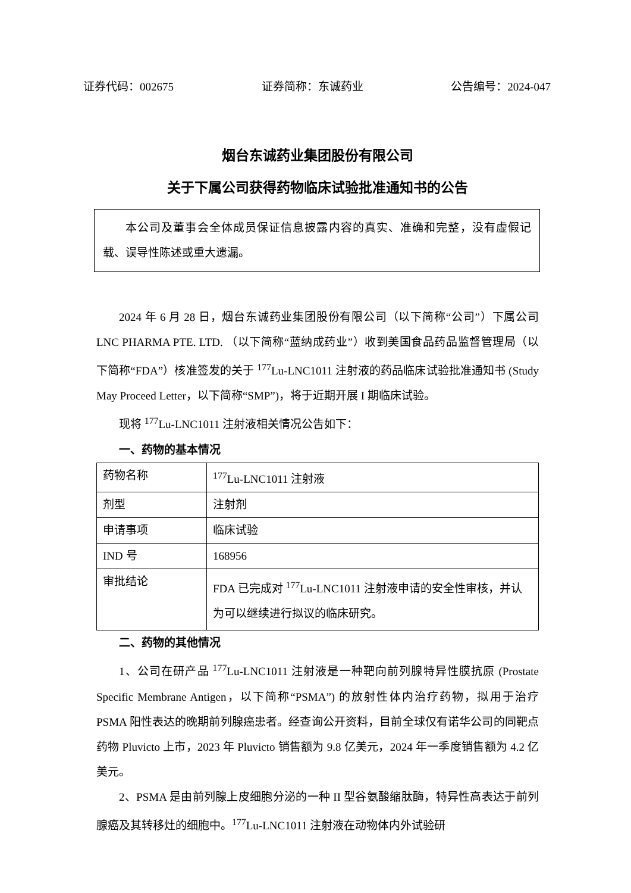证券代码：002675 证券简称：东诚药业 公告编号：2024-047
烟台东诚药业集团股份有限公司
关于下属公司获得药物临床试验批准通知书的公告
本公司及董事会全体成员保证信息披露内容的真实、准确和完整，没有虚假记载、误导性陈述或重大遗漏。
2024 年 6 月 28 日，烟台东诚药业集团股份有限公司（以下简称“公司”）下属公司 LNC PHARMA PTE. LTD. （以下简称“蓝纳成药业”）收到美国食品药品监督管理局（以下简称“FDA”）核准签发的关于 <sup>177</sup>Lu-LNC1011 注射液的药品临床试验批准通知书 (Study May Proceed Letter，以下简称“SMP”)，将于近期开展 I 期临床试验。
现将 <sup>177</sup>Lu-LNC1011 注射液相关情况公告如下：
一、药物的基本情况
| 药物名称 | <sup>177</sup>Lu-LNC1011 注射液 |
| 剂型 | 注射剂 |
| 申请事项 | 临床试验 |
| IND 号 | 168956 |
| 审批结论 | FDA 已完成对 <sup>177</sup>Lu-LNC1011 注射液申请的安全性审核，并认为可以继续进行拟议的临床研究。 |
二、药物的其他情况
1、公司在研产品 <sup>177</sup>Lu-LNC1011 注射液是一种靶向前列腺特异性膜抗原 (Prostate Specific Membrane Antigen，以下简称“PSMA”) 的放射性体内治疗药物，拟用于治疗 PSMA 阳性表达的晚期前列腺癌患者。经查询公开资料，目前全球仅有诺华公司的同靶点药物 Pluvicto 上市，2023 年 Pluvicto 销售额为 9.8 亿美元，2024 年一季度销售额为 4.2 亿美元。
2、PSMA 是由前列腺上皮细胞分泌的一种 II 型谷氨酸缩肽酶，特异性高表达于前列腺癌及其转移灶的细胞中。<sup>177</sup>Lu-LNC1011 注射液在动物体内外试验研